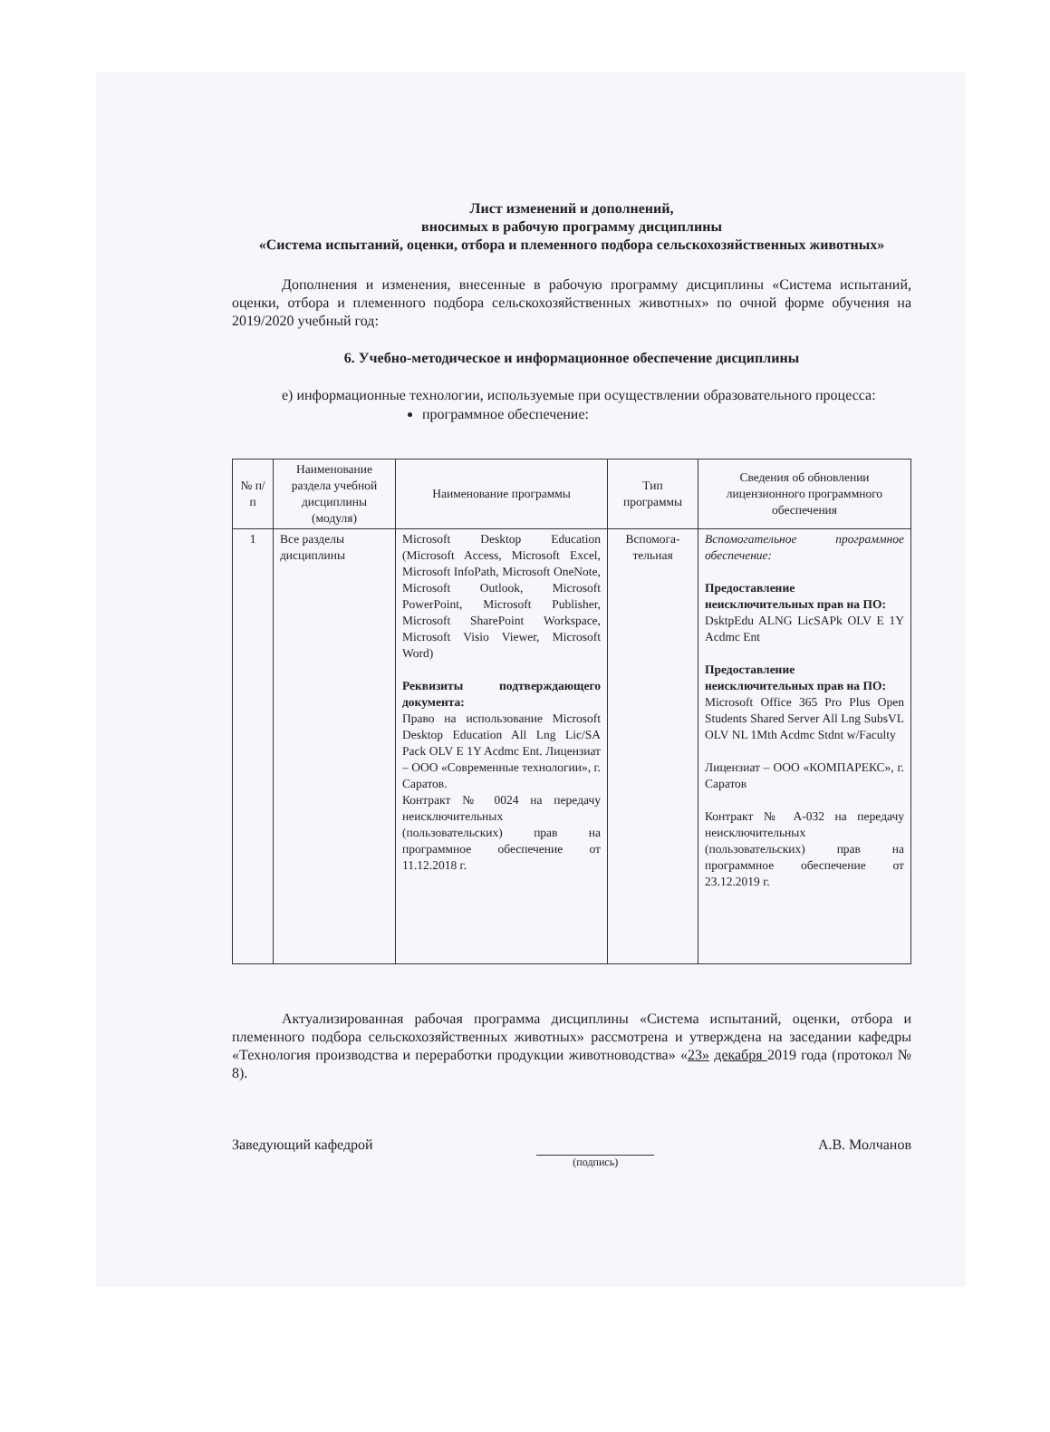Лист изменений и дополнений,
вносимых в рабочую программу дисциплины
«Система испытаний, оценки, отбора и племенного подбора сельскохозяйственных животных»
Дополнения и изменения, внесенные в рабочую программу дисциплины «Система испытаний, оценки, отбора и племенного подбора сельскохозяйственных животных» по очной форме обучения на 2019/2020 учебный год:
6. Учебно-методическое и информационное обеспечение дисциплины
е) информационные технологии, используемые при осуществлении образовательного процесса:
программное обеспечение:
| № п/п | Наименование раздела учебной дисциплины (модуля) | Наименование программы | Тип программы | Сведения об обновлении лицензионного программного обеспечения |
| --- | --- | --- | --- | --- |
| 1 | Все разделы дисциплины | Microsoft Desktop Education (Microsoft Access, Microsoft Excel, Microsoft InfoPath, Microsoft OneNote, Microsoft Outlook, Microsoft PowerPoint, Microsoft Publisher, Microsoft SharePoint Workspace, Microsoft Visio Viewer, Microsoft Word) Реквизиты подтверждающего документа: Право на использование Microsoft Desktop Education All Lng Lic/SA Pack OLV E 1Y Acdmc Ent. Лицензиат – ООО «Современные технологии», г. Саратов. Контракт № 0024 на передачу неисключительных (пользовательских) прав на программное обеспечение от 11.12.2018 г. | Вспомога-тельная | Вспомогательное программное обеспечение: Предоставление неисключительных прав на ПО: DsktpEdu ALNG LicSAPk OLV E 1Y Acdmc Ent Предоставление неисключительных прав на ПО: Microsoft Office 365 Pro Plus Open Students Shared Server All Lng SubsVL OLV NL 1Mth Acdmc Stdnt w/Faculty Лицензиат – ООО «КОМПАРЕКС», г. Саратов Контракт № А-032 на передачу неисключительных (пользовательских) прав на программное обеспечение от 23.12.2019 г. |
Актуализированная рабочая программа дисциплины «Система испытаний, оценки, отбора и племенного подбора сельскохозяйственных животных» рассмотрена и утверждена на заседании кафедры «Технология производства и переработки продукции животноводства» «23» декабря 2019 года (протокол № 8).
Заведующий кафедрой
(подпись)
А.В. Молчанов